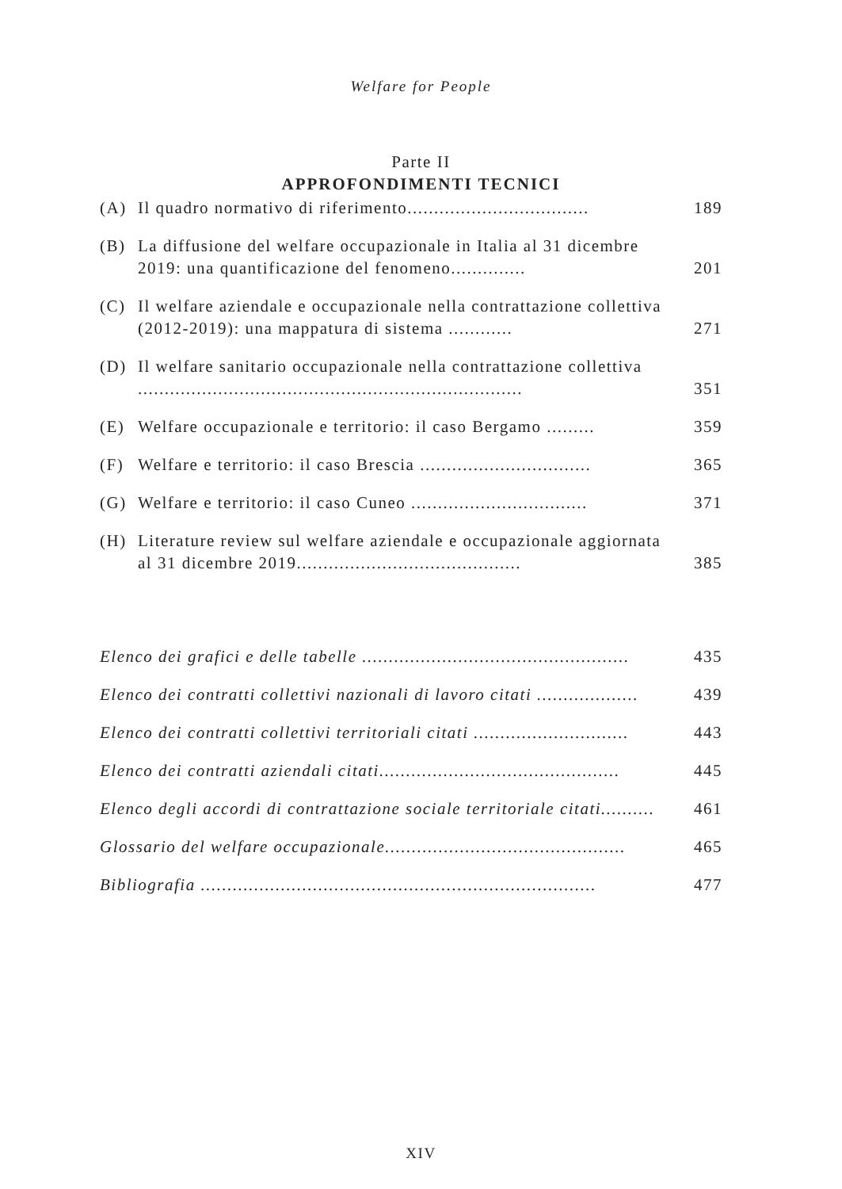Welfare for People
Parte II
APPROFONDIMENTI TECNICI
(A) Il quadro normativo di riferimento.................................. 189
(B) La diffusione del welfare occupazionale in Italia al 31 dicembre 2019: una quantificazione del fenomeno.............. 201
(C) Il welfare aziendale e occupazionale nella contrattazione collettiva (2012-2019): una mappatura di sistema ............ 271
(D) Il welfare sanitario occupazionale nella contrattazione collettiva ........................................................................ 351
(E) Welfare occupazionale e territorio: il caso Bergamo ......... 359
(F) Welfare e territorio: il caso Brescia ................................ 365
(G) Welfare e territorio: il caso Cuneo ................................. 371
(H) Literature review sul welfare aziendale e occupazionale aggiornata al 31 dicembre 2019.......................................... 385
Elenco dei grafici e delle tabelle .................................................. 435
Elenco dei contratti collettivi nazionali di lavoro citati ................... 439
Elenco dei contratti collettivi territoriali citati ............................. 443
Elenco dei contratti aziendali citati............................................. 445
Elenco degli accordi di contrattazione sociale territoriale citati.......... 461
Glossario del welfare occupazionale............................................. 465
Bibliografia .......................................................................... 477
XIV